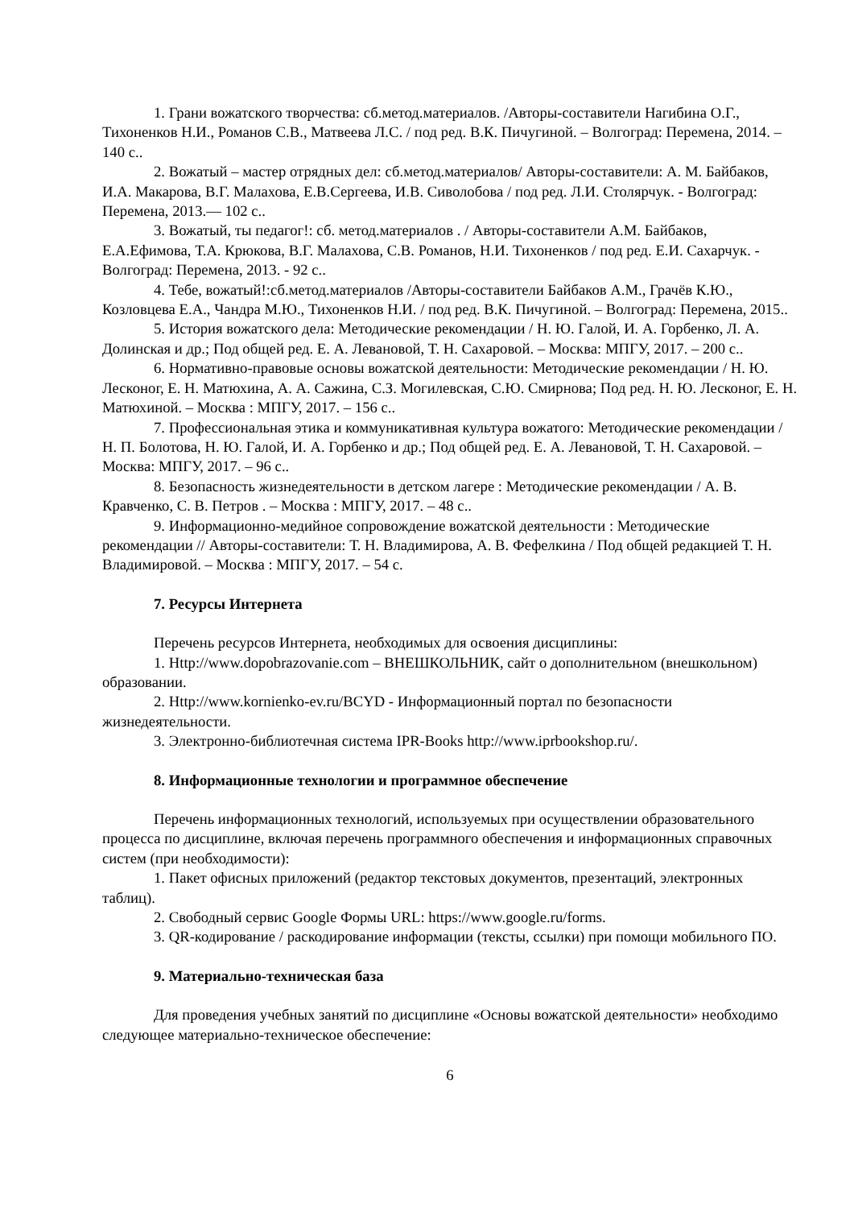1. Грани вожатского творчества: сб.метод.материалов. /Авторы-составители Нагибина О.Г., Тихоненков Н.И., Романов С.В., Матвеева Л.С. / под ред. В.К. Пичугиной. – Волгоград: Перемена, 2014. – 140 с..
2. Вожатый – мастер отрядных дел: сб.метод.материалов/ Авторы-составители: А. М. Байбаков, И.А. Макарова, В.Г. Малахова, Е.В.Сергеева, И.В. Сиволобова / под ред. Л.И. Столярчук. - Волгоград: Перемена, 2013.— 102 с..
3. Вожатый, ты педагог!: сб. метод.материалов . / Авторы-составители А.М. Байбаков, Е.А.Ефимова, Т.А. Крюкова, В.Г. Малахова, С.В. Романов, Н.И. Тихоненков / под ред. Е.И. Сахарчук. - Волгоград: Перемена, 2013. - 92 с..
4. Тебе, вожатый!:сб.метод.материалов /Авторы-составители Байбаков А.М., Грачёв К.Ю., Козловцева Е.А., Чандра М.Ю., Тихоненков Н.И. / под ред. В.К. Пичугиной. – Волгоград: Перемена, 2015..
5. История вожатского дела: Методические рекомендации / Н. Ю. Галой, И. А. Горбенко, Л. А. Долинская и др.; Под общей ред. Е. А. Левановой, Т. Н. Сахаровой. – Москва: МПГУ, 2017. – 200 с..
6. Нормативно-правовые основы вожатской деятельности: Методические рекомендации / Н. Ю. Лесконог, Е. Н. Матюхина, А. А. Сажина, С.З. Могилевская, С.Ю. Смирнова; Под ред. Н. Ю. Лесконог, Е. Н. Матюхиной. – Москва : МПГУ, 2017. – 156 с..
7. Профессиональная этика и коммуникативная культура вожатого: Методические рекомендации / Н. П. Болотова, Н. Ю. Галой, И. А. Горбенко и др.; Под общей ред. Е. А. Левановой, Т. Н. Сахаровой. – Москва: МПГУ, 2017. – 96 с..
8. Безопасность жизнедеятельности в детском лагере : Методические рекомендации / А. В. Кравченко, С. В. Петров . – Москва : МПГУ, 2017. – 48 с..
9. Информационно-медийное сопровождение вожатской деятельности : Методические рекомендации // Авторы-составители: Т. Н. Владимирова, А. В. Фефелкина / Под общей редакцией Т. Н. Владимировой. – Москва : МПГУ, 2017. – 54 с.
7. Ресурсы Интернета
Перечень ресурсов Интернета, необходимых для освоения дисциплины:
1. Http://www.dopobrazovanie.com – ВНЕШКОЛЬНИК, сайт о дополнительном (внешкольном) образовании.
2. Http://www.kornienko-ev.ru/BCYD - Информационный портал по безопасности жизнедеятельности.
3. Электронно-библиотечная система IPR-Books http://www.iprbookshop.ru/.
8. Информационные технологии и программное обеспечение
Перечень информационных технологий, используемых при осуществлении образовательного процесса по дисциплине, включая перечень программного обеспечения и информационных справочных систем (при необходимости):
1. Пакет офисных приложений (редактор текстовых документов, презентаций, электронных таблиц).
2. Свободный сервис Google Формы URL: https://www.google.ru/forms.
3. QR-кодирование / раскодирование информации (тексты, ссылки) при помощи мобильного ПО.
9. Материально-техническая база
Для проведения учебных занятий по дисциплине «Основы вожатской деятельности» необходимо следующее материально-техническое обеспечение:
6